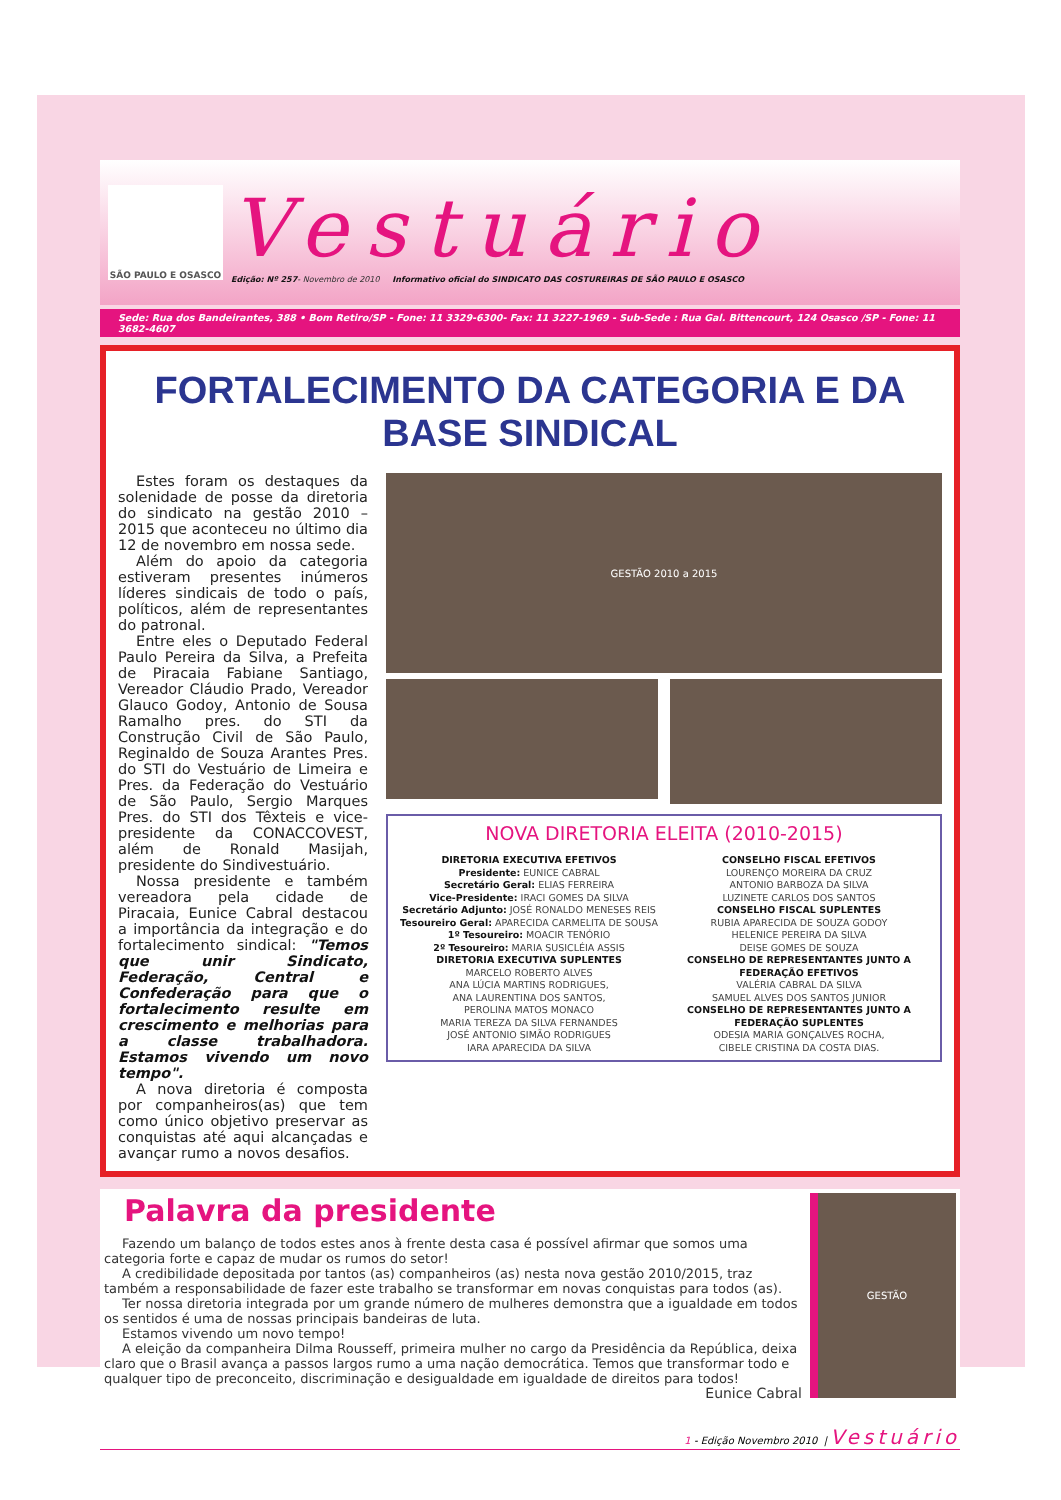SÃO PAULO E OSASCO
Vestuário
Edição: Nº 257- Novembro de 2010 Informativo oficial do SINDICATO DAS COSTUREIRAS DE SÃO PAULO E OSASCO
Sede: Rua dos Bandeirantes, 388 • Bom Retiro/SP - Fone: 11 3329-6300- Fax: 11 3227-1969 - Sub-Sede : Rua Gal. Bittencourt, 124 Osasco /SP - Fone: 11 3682-4607
FORTALECIMENTO DA CATEGORIA E DA BASE SINDICAL
Estes foram os destaques da solenidade de posse da diretoria do sindicato na gestão 2010 – 2015 que aconteceu no último dia 12 de novembro em nossa sede.
Além do apoio da categoria estiveram presentes inúmeros líderes sindicais de todo o país, políticos, além de representantes do patronal.
Entre eles o Deputado Federal Paulo Pereira da Silva, a Prefeita de Piracaia Fabiane Santiago, Vereador Cláudio Prado, Vereador Glauco Godoy, Antonio de Sousa Ramalho pres. do STI da Construção Civil de São Paulo, Reginaldo de Souza Arantes Pres. do STI do Vestuário de Limeira e Pres. da Federação do Vestuário de São Paulo, Sergio Marques Pres. do STI dos Têxteis e vice-presidente da CONACCOVEST, além de Ronald Masijah, presidente do Sindivestuário.
Nossa presidente e também vereadora pela cidade de Piracaia, Eunice Cabral destacou a importância da integração e do fortalecimento sindical: "Temos que unir Sindicato, Federação, Central e Confederação para que o fortalecimento resulte em crescimento e melhorias para a classe trabalhadora. Estamos vivendo um novo tempo".
A nova diretoria é composta por companheiros(as) que tem como único objetivo preservar as conquistas até aqui alcançadas e avançar rumo a novos desafios.
GESTÃO 2010 a 2015
NOVA DIRETORIA ELEITA (2010-2015)
DIRETORIA EXECUTIVA EFETIVOS
Presidente: EUNICE CABRAL
Secretário Geral: ELIAS FERREIRA
Vice-Presidente: IRACI GOMES DA SILVA
Secretário Adjunto: JOSÉ RONALDO MENESES REIS
Tesoureiro Geral: APARECIDA CARMELITA DE SOUSA
1º Tesoureiro: MOACIR TENÓRIO
2º Tesoureiro: MARIA SUSICLÉIA ASSIS
DIRETORIA EXECUTIVA SUPLENTES
MARCELO ROBERTO ALVES
ANA LÚCIA MARTINS RODRIGUES,
ANA LAURENTINA DOS SANTOS,
PEROLINA MATOS MONACO
MARIA TEREZA DA SILVA FERNANDES
JOSÉ ANTONIO SIMÃO RODRIGUES
IARA APARECIDA DA SILVA
CONSELHO FISCAL EFETIVOS
LOURENÇO MOREIRA DA CRUZ
ANTONIO BARBOZA DA SILVA
LUZINETE CARLOS DOS SANTOS
CONSELHO FISCAL SUPLENTES
RUBIA APARECIDA DE SOUZA GODOY
HELENICE PEREIRA DA SILVA
DEISE GOMES DE SOUZA
CONSELHO DE REPRESENTANTES JUNTO A FEDERAÇÃO EFETIVOS
VALÉRIA CABRAL DA SILVA
SAMUEL ALVES DOS SANTOS JUNIOR
CONSELHO DE REPRESENTANTES JUNTO A FEDERAÇÃO SUPLENTES
ODESIA MARIA GONÇALVES ROCHA,
CIBELE CRISTINA DA COSTA DIAS.
Palavra da presidente
Fazendo um balanço de todos estes anos à frente desta casa é possível afirmar que somos uma categoria forte e capaz de mudar os rumos do setor!
A credibilidade depositada por tantos (as) companheiros (as) nesta nova gestão 2010/2015, traz também a responsabilidade de fazer este trabalho se transformar em novas conquistas para todos (as).
Ter nossa diretoria integrada por um grande número de mulheres demonstra que a igualdade em todos os sentidos é uma de nossas principais bandeiras de luta.
Estamos vivendo um novo tempo!
A eleição da companheira Dilma Rousseff, primeira mulher no cargo da Presidência da República, deixa claro que o Brasil avança a passos largos rumo a uma nação democrática. Temos que transformar todo e qualquer tipo de preconceito, discriminação e desigualdade em igualdade de direitos para todos!
Eunice Cabral
GESTÃO
1 - Edição Novembro 2010 | Vestuário